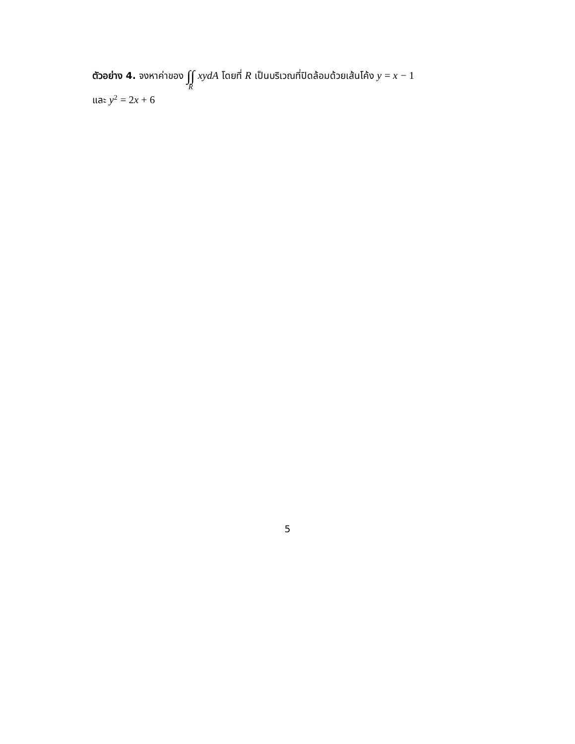ตัวอย่าง 4. จงหาค่าของ ∫∫ R xydA โดยที่ R เป็นบริเวณที่ปิดล้อมด้วยเส้นโค้ง y = x − 1
และ y<sup>2</sup> = 2 x + 6
5